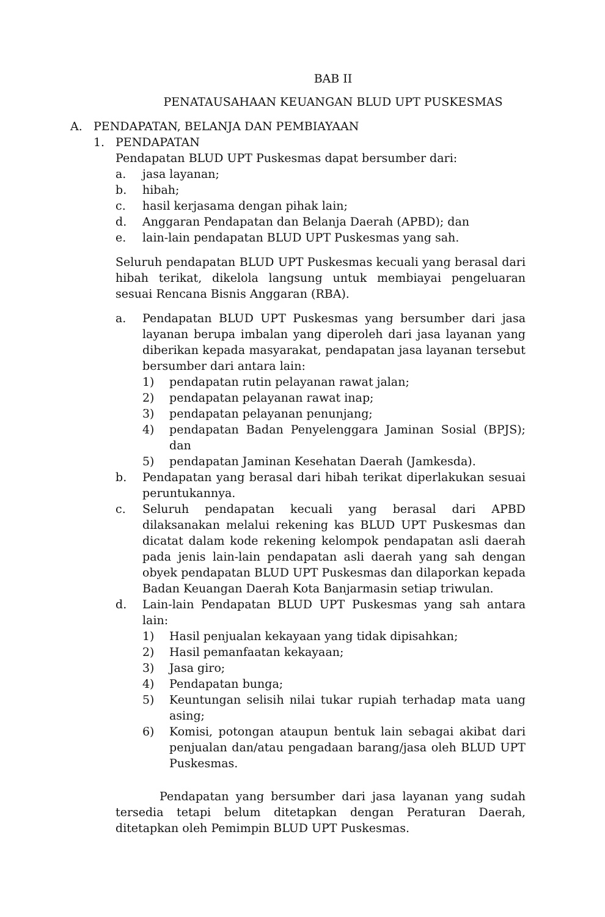BAB II
PENATAUSAHAAN KEUANGAN BLUD UPT PUSKESMAS
A. PENDAPATAN, BELANJA DAN PEMBIAYAAN
1. PENDAPATAN
Pendapatan BLUD UPT Puskesmas dapat bersumber dari:
a. jasa layanan;
b. hibah;
c. hasil kerjasama dengan pihak lain;
d. Anggaran Pendapatan dan Belanja Daerah (APBD); dan
e. lain-lain pendapatan BLUD UPT Puskesmas yang sah.
Seluruh pendapatan BLUD UPT Puskesmas kecuali yang berasal dari hibah terikat, dikelola langsung untuk membiayai pengeluaran sesuai Rencana Bisnis Anggaran (RBA).
a. Pendapatan BLUD UPT Puskesmas yang bersumber dari jasa layanan berupa imbalan yang diperoleh dari jasa layanan yang diberikan kepada masyarakat, pendapatan jasa layanan tersebut bersumber dari antara lain:
1) pendapatan rutin pelayanan rawat jalan;
2) pendapatan pelayanan rawat inap;
3) pendapatan pelayanan penunjang;
4) pendapatan Badan Penyelenggara Jaminan Sosial (BPJS); dan
5) pendapatan Jaminan Kesehatan Daerah (Jamkesda).
b. Pendapatan yang berasal dari hibah terikat diperlakukan sesuai peruntukannya.
c. Seluruh pendapatan kecuali yang berasal dari APBD dilaksanakan melalui rekening kas BLUD UPT Puskesmas dan dicatat dalam kode rekening kelompok pendapatan asli daerah pada jenis lain-lain pendapatan asli daerah yang sah dengan obyek pendapatan BLUD UPT Puskesmas dan dilaporkan kepada Badan Keuangan Daerah Kota Banjarmasin setiap triwulan.
d. Lain-lain Pendapatan BLUD UPT Puskesmas yang sah antara lain:
1) Hasil penjualan kekayaan yang tidak dipisahkan;
2) Hasil pemanfaatan kekayaan;
3) Jasa giro;
4) Pendapatan bunga;
5) Keuntungan selisih nilai tukar rupiah terhadap mata uang asing;
6) Komisi, potongan ataupun bentuk lain sebagai akibat dari penjualan dan/atau pengadaan barang/jasa oleh BLUD UPT Puskesmas.
Pendapatan yang bersumber dari jasa layanan yang sudah tersedia tetapi belum ditetapkan dengan Peraturan Daerah, ditetapkan oleh Pemimpin BLUD UPT Puskesmas.